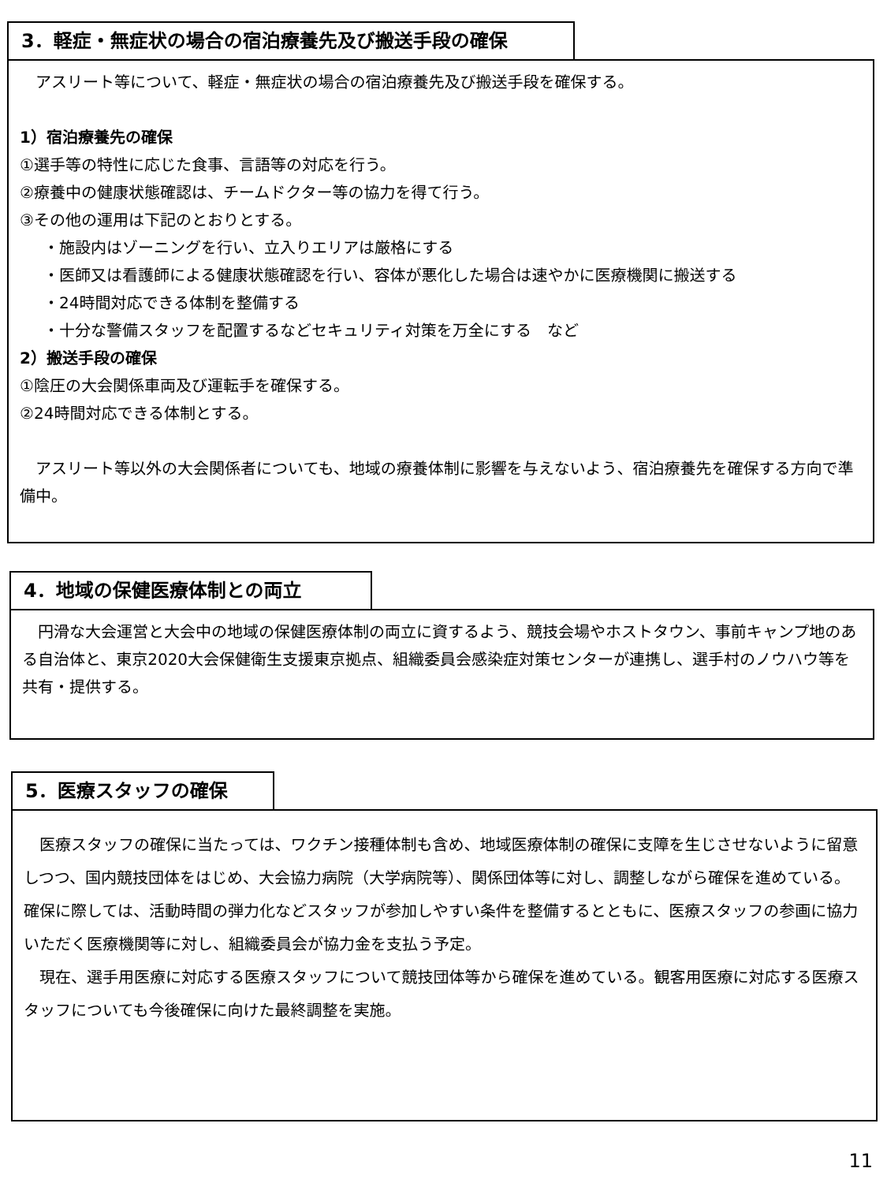3．軽症・無症状の場合の宿泊療養先及び搬送手段の確保
　アスリート等について、軽症・無症状の場合の宿泊療養先及び搬送手段を確保する。
1）宿泊療養先の確保
①選手等の特性に応じた食事、言語等の対応を行う。
②療養中の健康状態確認は、チームドクター等の協力を得て行う。
③その他の運用は下記のとおりとする。
・施設内はゾーニングを行い、立入りエリアは厳格にする
・医師又は看護師による健康状態確認を行い、容体が悪化した場合は速やかに医療機関に搬送する
・24時間対応できる体制を整備する
・十分な警備スタッフを配置するなどセキュリティ対策を万全にする　など
2）搬送手段の確保
①陰圧の大会関係車両及び運転手を確保する。
②24時間対応できる体制とする。
　アスリート等以外の大会関係者についても、地域の療養体制に影響を与えないよう、宿泊療養先を確保する方向で準備中。
4．地域の保健医療体制との両立
　円滑な大会運営と大会中の地域の保健医療体制の両立に資するよう、競技会場やホストタウン、事前キャンプ地のある自治体と、東京2020大会保健衛生支援東京拠点、組織委員会感染症対策センターが連携し、選手村のノウハウ等を共有・提供する。
5．医療スタッフの確保
　医療スタッフの確保に当たっては、ワクチン接種体制も含め、地域医療体制の確保に支障を生じさせないように留意しつつ、国内競技団体をはじめ、大会協力病院（大学病院等）、関係団体等に対し、調整しながら確保を進めている。確保に際しては、活動時間の弾力化などスタッフが参加しやすい条件を整備するとともに、医療スタッフの参画に協力いただく医療機関等に対し、組織委員会が協力金を支払う予定。
　現在、選手用医療に対応する医療スタッフについて競技団体等から確保を進めている。観客用医療に対応する医療スタッフについても今後確保に向けた最終調整を実施。
11